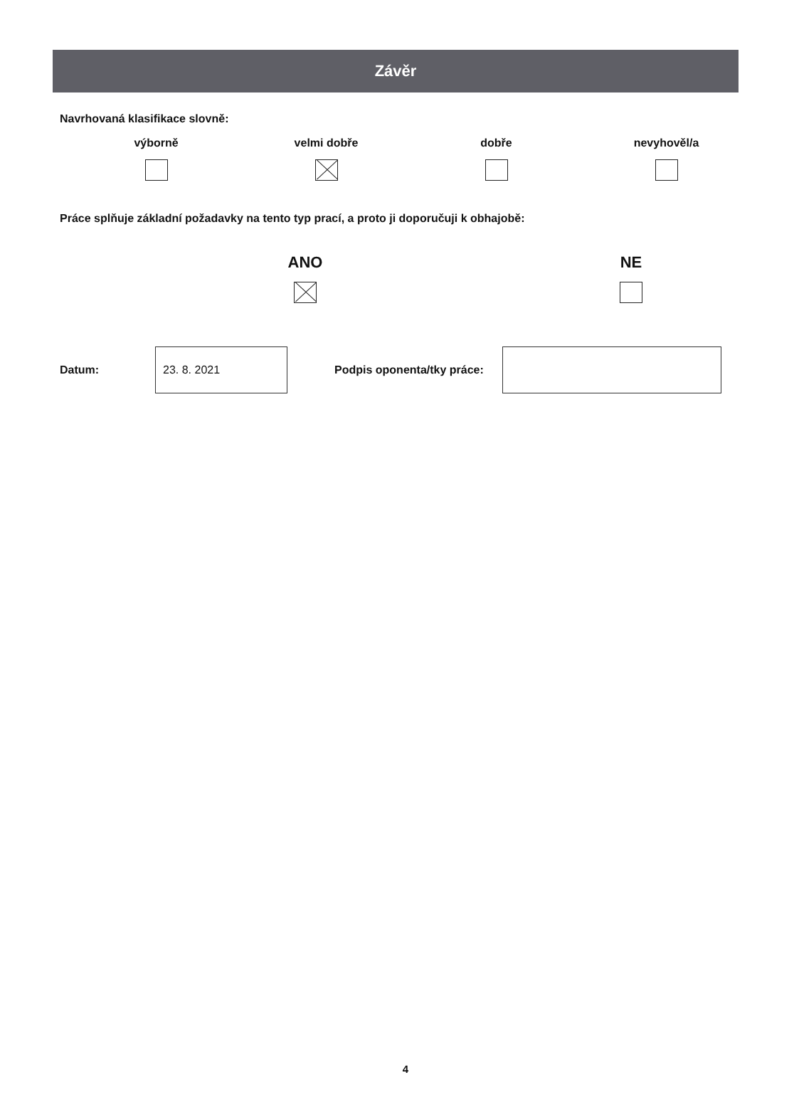Závěr
Navrhovaná klasifikace slovně:
výborně
velmi dobře
dobře
nevyhověl/a
Práce splňuje základní požadavky na tento typ prací, a proto ji doporučuji k obhajobě:
ANO
NE
Datum:
23. 8. 2021
Podpis oponenta/tky práce:
4